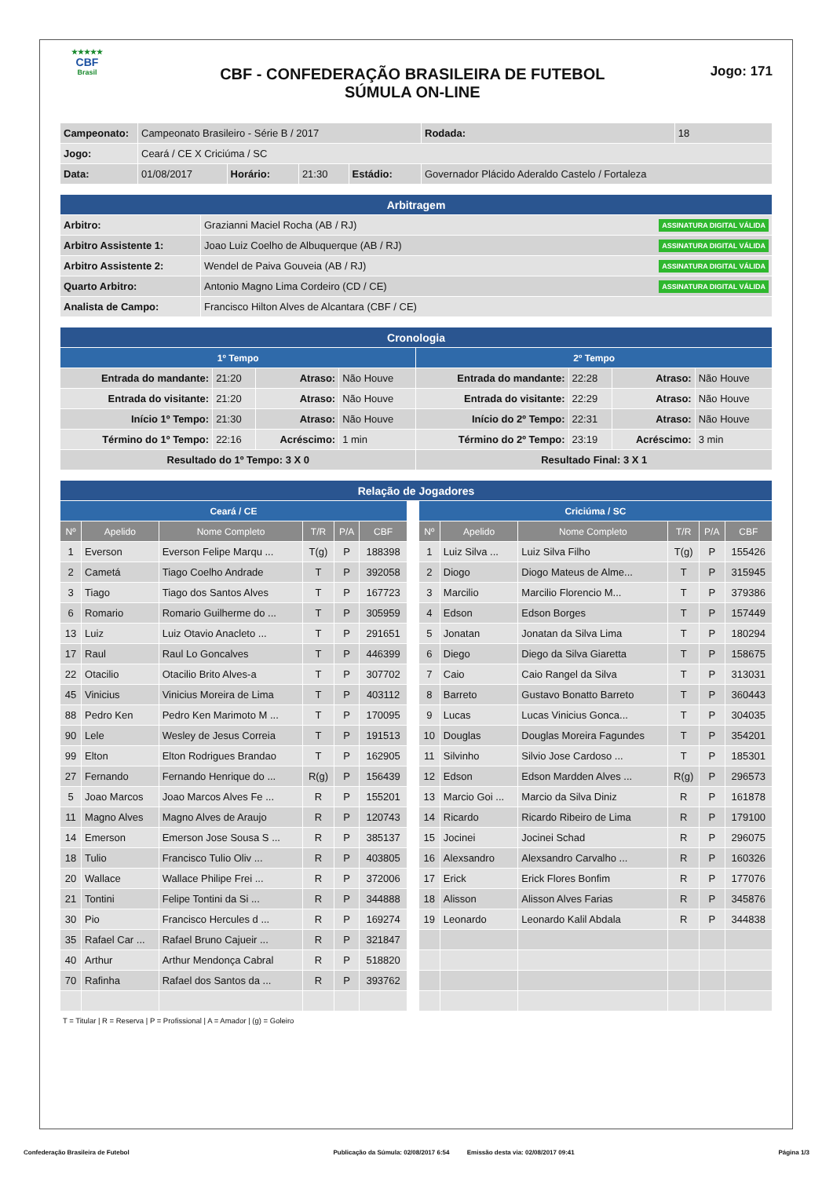★★★★★
CBF
Brasil
CBF - CONFEDERAÇÃO BRASILEIRA DE FUTEBOL
SÚMULA ON-LINE
Jogo: 171
| Campeonato: | Campeonato Brasileiro - Série B / 2017 | | | | | Rodada: | 18 |
| Jogo: | Ceará / CE X Criciúma / SC | | | | | | |
| Data: | 01/08/2017 | Horário: | 21:30 | Estádio: | Governador Plácido Aderaldo Castelo / Fortaleza | | |
| Arbitragem | |
| --- | --- |
| Arbitro: | Grazianni Maciel Rocha (AB / RJ) ASSINATURA DIGITAL VÁLIDA |
| Arbitro Assistente 1: | Joao Luiz Coelho de Albuquerque (AB / RJ) ASSINATURA DIGITAL VÁLIDA |
| Arbitro Assistente 2: | Wendel de Paiva Gouveia (AB / RJ) ASSINATURA DIGITAL VÁLIDA |
| Quarto Arbitro: | Antonio Magno Lima Cordeiro (CD / CE) ASSINATURA DIGITAL VÁLIDA |
| Analista de Campo: | Francisco Hilton Alves de Alcantara (CBF / CE) |
| Cronologia | | | | | | | |
| --- | --- | --- | --- | --- | --- | --- | --- |
| 1º Tempo | | | | 2º Tempo | | | |
| Entrada do mandante: | 21:20 | Atraso: | Não Houve | Entrada do mandante: | 22:28 | Atraso: | Não Houve |
| Entrada do visitante: | 21:20 | Atraso: | Não Houve | Entrada do visitante: | 22:29 | Atraso: | Não Houve |
| Início 1º Tempo: | 21:30 | Atraso: | Não Houve | Início do 2º Tempo: | 22:31 | Atraso: | Não Houve |
| Término do 1º Tempo: | 22:16 | Acréscimo: | 1 min | Término do 2º Tempo: | 23:19 | Acréscimo: | 3 min |
| Resultado do 1º Tempo: 3 X 0 | | | | Resultado Final: 3 X 1 | | | |
| Relação de Jogadores | | | | | | | | | | | | |
| --- | --- | --- | --- | --- | --- | --- | --- | --- | --- | --- | --- | --- |
| Ceará / CE | | | | | | | Criciúma / SC | | | | | |
| Nº | Apelido | Nome Completo | T/R | P/A | CBF | | Nº | Apelido | Nome Completo | T/R | P/A | CBF |
| 1 | Everson | Everson Felipe Marqu ... | T(g) | P | 188398 | | 1 | Luiz Silva ... | Luiz Silva Filho | T(g) | P | 155426 |
| 2 | Cametá | Tiago Coelho Andrade | T | P | 392058 | | 2 | Diogo | Diogo Mateus de Alme... | T | P | 315945 |
| 3 | Tiago | Tiago dos Santos Alves | T | P | 167723 | | 3 | Marcilio | Marcilio Florencio M... | T | P | 379386 |
| 6 | Romario | Romario Guilherme do ... | T | P | 305959 | | 4 | Edson | Edson Borges | T | P | 157449 |
| 13 | Luiz | Luiz Otavio Anacleto ... | T | P | 291651 | | 5 | Jonatan | Jonatan da Silva Lima | T | P | 180294 |
| 17 | Raul | Raul Lo Goncalves | T | P | 446399 | | 6 | Diego | Diego da Silva Giaretta | T | P | 158675 |
| 22 | Otacilio | Otacilio Brito Alves-a | T | P | 307702 | | 7 | Caio | Caio Rangel da Silva | T | P | 313031 |
| 45 | Vinicius | Vinicius Moreira de Lima | T | P | 403112 | | 8 | Barreto | Gustavo Bonatto Barreto | T | P | 360443 |
| 88 | Pedro Ken | Pedro Ken Marimoto M ... | T | P | 170095 | | 9 | Lucas | Lucas Vinicius Gonca... | T | P | 304035 |
| 90 | Lele | Wesley de Jesus Correia | T | P | 191513 | | 10 | Douglas | Douglas Moreira Fagundes | T | P | 354201 |
| 99 | Elton | Elton Rodrigues Brandao | T | P | 162905 | | 11 | Silvinho | Silvio Jose Cardoso ... | T | P | 185301 |
| 27 | Fernando | Fernando Henrique do ... | R(g) | P | 156439 | | 12 | Edson | Edson Mardden Alves ... | R(g) | P | 296573 |
| 5 | Joao Marcos | Joao Marcos Alves Fe ... | R | P | 155201 | | 13 | Marcio Goi ... | Marcio da Silva Diniz | R | P | 161878 |
| 11 | Magno Alves | Magno Alves de Araujo | R | P | 120743 | | 14 | Ricardo | Ricardo Ribeiro de Lima | R | P | 179100 |
| 14 | Emerson | Emerson Jose Sousa S ... | R | P | 385137 | | 15 | Jocinei | Jocinei Schad | R | P | 296075 |
| 18 | Tulio | Francisco Tulio Oliv ... | R | P | 403805 | | 16 | Alexsandro | Alexsandro Carvalho ... | R | P | 160326 |
| 20 | Wallace | Wallace Philipe Frei ... | R | P | 372006 | | 17 | Erick | Erick Flores Bonfim | R | P | 177076 |
| 21 | Tontini | Felipe Tontini da Si ... | R | P | 344888 | | 18 | Alisson | Alisson Alves Farias | R | P | 345876 |
| 30 | Pio | Francisco Hercules d ... | R | P | 169274 | | 19 | Leonardo | Leonardo Kalil Abdala | R | P | 344838 |
| 35 | Rafael Car ... | Rafael Bruno Cajueir ... | R | P | 321847 | | | | | | | |
| 40 | Arthur | Arthur Mendonça Cabral | R | P | 518820 | | | | | | | |
| 70 | Rafinha | Rafael dos Santos da ... | R | P | 393762 | | | | | | | |
T = Titular | R = Reserva | P = Profissional | A = Amador | (g) = Goleiro
Confederação Brasileira de Futebol Publicação da Súmula: 02/08/2017 6:54 Emissão desta via: 02/08/2017 09:41 Página 1/3